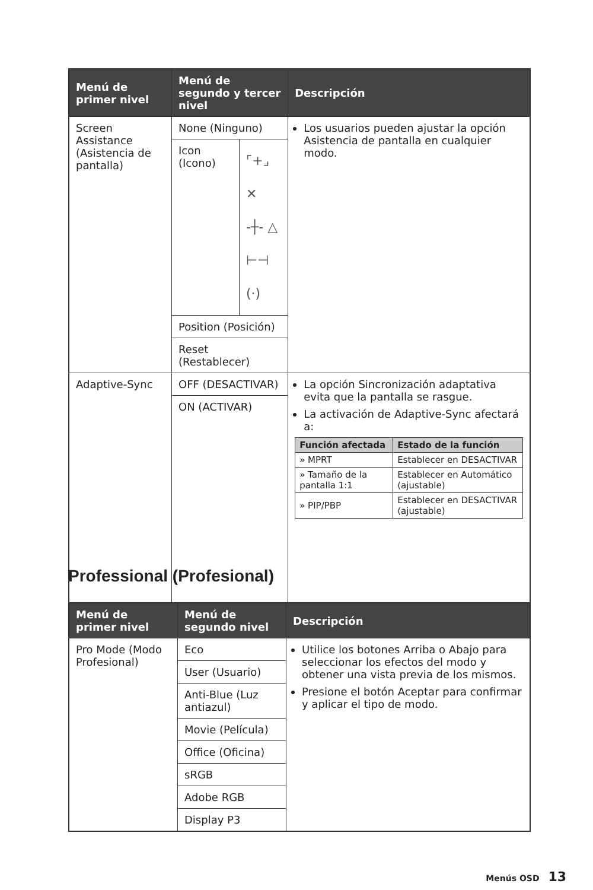| Menú de primer nivel | Menú de segundo y tercer nivel | | Descripción |
| --- | --- | --- | --- |
| Screen Assistance (Asistencia de pantalla) | None (Ninguno) | | Los usuarios pueden ajustar la opción Asistencia de pantalla en cualquier modo. |
| | Icon (Icono) | ⌜+⌟ ✕ -┼- △ ⊢⊣ (·) | |
| | Position (Posición) | | |
| | Reset (Restablecer) | | |
| Adaptive-Sync | OFF (DESACTIVAR) | | La opción Sincronización adaptativa evita que la pantalla se rasgue. La activación de Adaptive-Sync afectará a: / Función afectada / Estado de la función / / --- / --- / / » MPRT / Establecer en DESACTIVAR / / » Tamaño de la pantalla 1:1 / Establecer en Automático (ajustable) / / » PIP/PBP / Establecer en DESACTIVAR (ajustable) / |
| | ON (ACTIVAR) | | |
Professional (Profesional)
| Menú de primer nivel | Menú de segundo nivel | Descripción |
| --- | --- | --- |
| Pro Mode (Modo Profesional) | Eco | Utilice los botones Arriba o Abajo para seleccionar los efectos del modo y obtener una vista previa de los mismos. Presione el botón Aceptar para confirmar y aplicar el tipo de modo. |
| | User (Usuario) | |
| | Anti-Blue (Luz antiazul) | |
| | Movie (Película) | |
| | Office (Oficina) | |
| | sRGB | |
| | Adobe RGB | |
| | Display P3 | |
Menús OSD 13